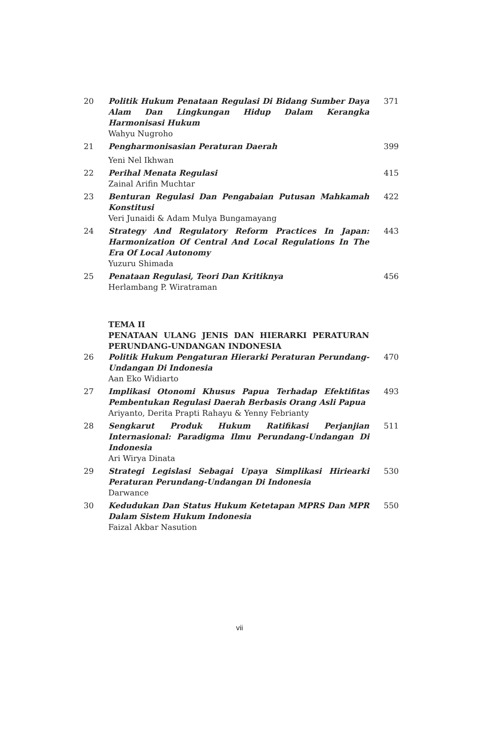| 20 | Politik Hukum Penataan Regulasi Di Bidang Sumber Daya Alam Dan Lingkungan Hidup Dalam Kerangka Harmonisasi Hukum | 371 |
| | Wahyu Nugroho | |
| 21 | Pengharmonisasian Peraturan Daerah | 399 |
| | Yeni Nel Ikhwan | |
| 22 | Perihal Menata Regulasi | 415 |
| | Zainal Arifin Muchtar | |
| 23 | Benturan Regulasi Dan Pengabaian Putusan Mahkamah Konstitusi | 422 |
| | Veri Junaidi & Adam Mulya Bungamayang | |
| 24 | Strategy And Regulatory Reform Practices In Japan: Harmonization Of Central And Local Regulations In The Era Of Local Autonomy | 443 |
| | Yuzuru Shimada | |
| 25 | Penataan Regulasi, Teori Dan Kritiknya | 456 |
| | Herlambang P. Wiratraman | |
| | TEMA II PENATAAN ULANG JENIS DAN HIERARKI PERATURAN PERUNDANG-UNDANGAN INDONESIA | |
| 26 | Politik Hukum Pengaturan Hierarki Peraturan Perundang-Undangan Di Indonesia | 470 |
| | Aan Eko Widiarto | |
| 27 | Implikasi Otonomi Khusus Papua Terhadap Efektifitas Pembentukan Regulasi Daerah Berbasis Orang Asli Papua | 493 |
| | Ariyanto, Derita Prapti Rahayu & Yenny Febrianty | |
| 28 | Sengkarut Produk Hukum Ratifikasi Perjanjian Internasional: Paradigma Ilmu Perundang-Undangan Di Indonesia | 511 |
| | Ari Wirya Dinata | |
| 29 | Strategi Legislasi Sebagai Upaya Simplikasi Hiriearki Peraturan Perundang-Undangan Di Indonesia | 530 |
| | Darwance | |
| 30 | Kedudukan Dan Status Hukum Ketetapan MPRS Dan MPR Dalam Sistem Hukum Indonesia | 550 |
| | Faizal Akbar Nasution | |
vii